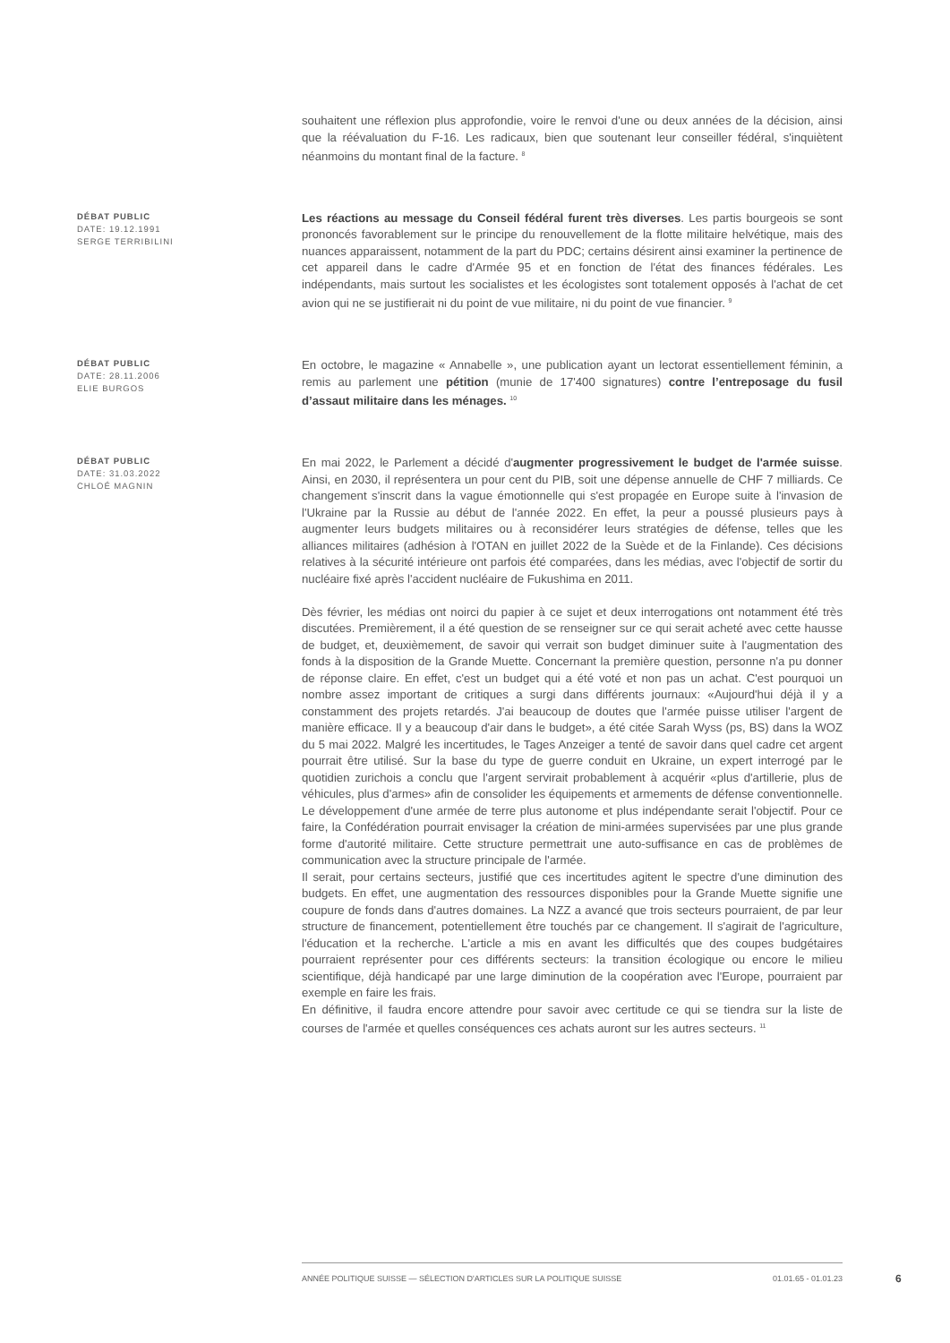souhaitent une réflexion plus approfondie, voire le renvoi d'une ou deux années de la décision, ainsi que la réévaluation du F-16. Les radicaux, bien que soutenant leur conseiller fédéral, s'inquiètent néanmoins du montant final de la facture. <sup>8</sup>
DÉBAT PUBLIC
DATE: 19.12.1991
SERGE TERRIBILINI
Les réactions au message du Conseil fédéral furent très diverses. Les partis bourgeois se sont prononcés favorablement sur le principe du renouvellement de la flotte militaire helvétique, mais des nuances apparaissent, notamment de la part du PDC; certains désirent ainsi examiner la pertinence de cet appareil dans le cadre d'Armée 95 et en fonction de l'état des finances fédérales. Les indépendants, mais surtout les socialistes et les écologistes sont totalement opposés à l'achat de cet avion qui ne se justifierait ni du point de vue militaire, ni du point de vue financier. <sup>9</sup>
DÉBAT PUBLIC
DATE: 28.11.2006
ELIE BURGOS
En octobre, le magazine « Annabelle », une publication ayant un lectorat essentiellement féminin, a remis au parlement une pétition (munie de 17'400 signatures) contre l’entreposage du fusil d’assaut militaire dans les ménages. <sup>10</sup>
DÉBAT PUBLIC
DATE: 31.03.2022
CHLOÉ MAGNIN
En mai 2022, le Parlement a décidé d'augmenter progressivement le budget de l'armée suisse. Ainsi, en 2030, il représentera un pour cent du PIB, soit une dépense annuelle de CHF 7 milliards. Ce changement s'inscrit dans la vague émotionnelle qui s'est propagée en Europe suite à l'invasion de l'Ukraine par la Russie au début de l'année 2022. En effet, la peur a poussé plusieurs pays à augmenter leurs budgets militaires ou à reconsidérer leurs stratégies de défense, telles que les alliances militaires (adhésion à l'OTAN en juillet 2022 de la Suède et de la Finlande). Ces décisions relatives à la sécurité intérieure ont parfois été comparées, dans les médias, avec l'objectif de sortir du nucléaire fixé après l'accident nucléaire de Fukushima en 2011.
Dès février, les médias ont noirci du papier à ce sujet et deux interrogations ont notamment été très discutées. Premièrement, il a été question de se renseigner sur ce qui serait acheté avec cette hausse de budget, et, deuxièmement, de savoir qui verrait son budget diminuer suite à l'augmentation des fonds à la disposition de la Grande Muette. Concernant la première question, personne n'a pu donner de réponse claire. En effet, c'est un budget qui a été voté et non pas un achat. C'est pourquoi un nombre assez important de critiques a surgi dans différents journaux: «Aujourd'hui déjà il y a constamment des projets retardés. J'ai beaucoup de doutes que l'armée puisse utiliser l'argent de manière efficace. Il y a beaucoup d'air dans le budget», a été citée Sarah Wyss (ps, BS) dans la WOZ du 5 mai 2022. Malgré les incertitudes, le Tages Anzeiger a tenté de savoir dans quel cadre cet argent pourrait être utilisé. Sur la base du type de guerre conduit en Ukraine, un expert interrogé par le quotidien zurichois a conclu que l'argent servirait probablement à acquérir «plus d'artillerie, plus de véhicules, plus d'armes» afin de consolider les équipements et armements de défense conventionnelle. Le développement d'une armée de terre plus autonome et plus indépendante serait l'objectif. Pour ce faire, la Confédération pourrait envisager la création de mini-armées supervisées par une plus grande forme d'autorité militaire. Cette structure permettrait une auto-suffisance en cas de problèmes de communication avec la structure principale de l'armée.
Il serait, pour certains secteurs, justifié que ces incertitudes agitent le spectre d'une diminution des budgets. En effet, une augmentation des ressources disponibles pour la Grande Muette signifie une coupure de fonds dans d'autres domaines. La NZZ a avancé que trois secteurs pourraient, de par leur structure de financement, potentiellement être touchés par ce changement. Il s'agirait de l'agriculture, l'éducation et la recherche. L'article a mis en avant les difficultés que des coupes budgétaires pourraient représenter pour ces différents secteurs: la transition écologique ou encore le milieu scientifique, déjà handicapé par une large diminution de la coopération avec l'Europe, pourraient par exemple en faire les frais.
En définitive, il faudra encore attendre pour savoir avec certitude ce qui se tiendra sur la liste de courses de l'armée et quelles conséquences ces achats auront sur les autres secteurs. <sup>11</sup>
ANNÉE POLITIQUE SUISSE — SÉLECTION D'ARTICLES SUR LA POLITIQUE SUISSE 01.01.65 - 01.01.23
6